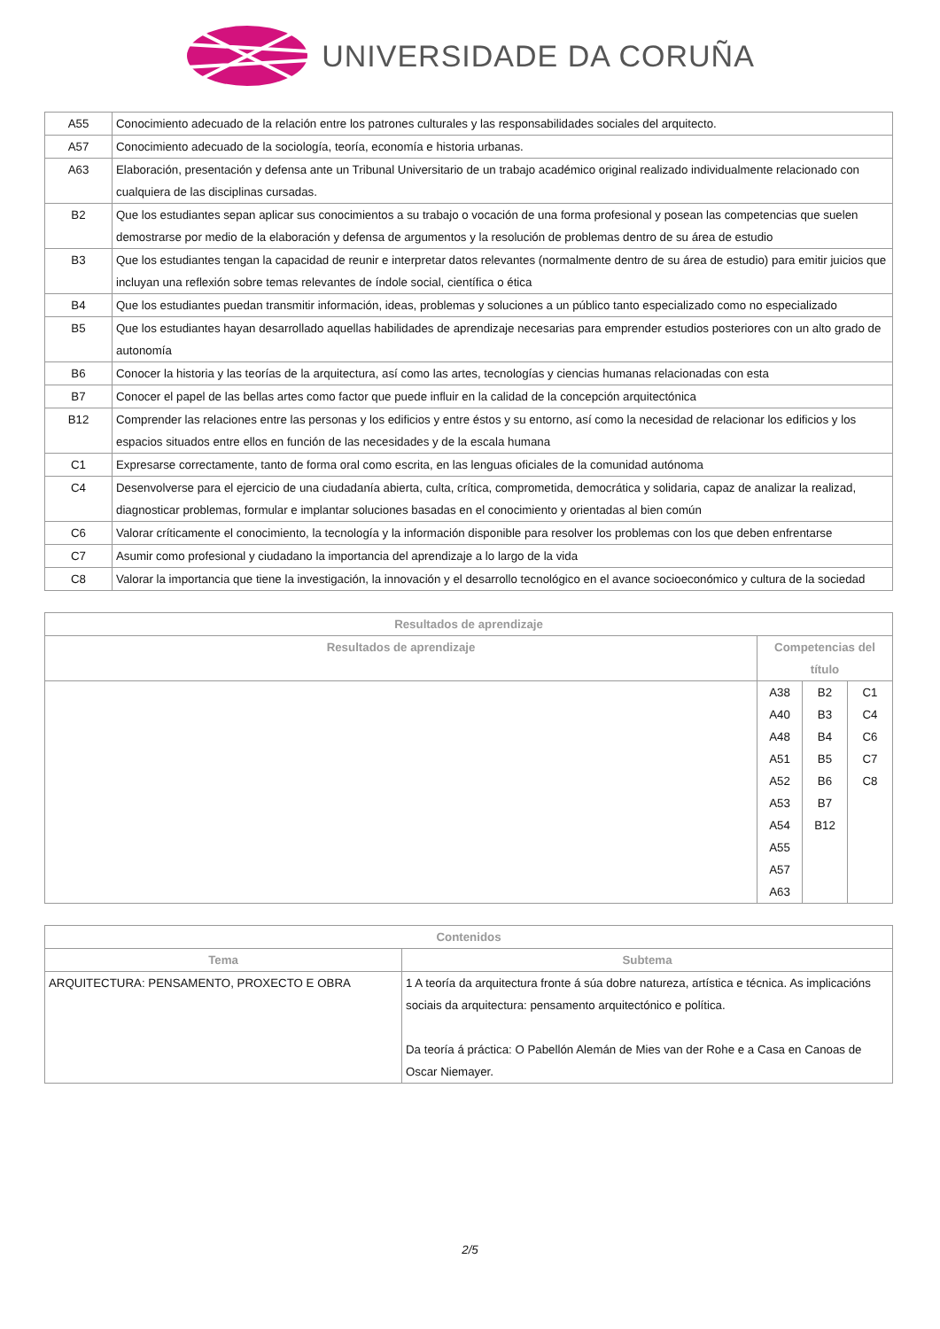UNIVERSIDADE DA CORUÑA
| A55 | Conocimiento adecuado de la relación entre los patrones culturales y las responsabilidades sociales del arquitecto. |
| A57 | Conocimiento adecuado de la sociología, teoría, economía e historia urbanas. |
| A63 | Elaboración, presentación y defensa ante un Tribunal Universitario de un trabajo académico original realizado individualmente relacionado con cualquiera de las disciplinas cursadas. |
| B2 | Que los estudiantes sepan aplicar sus conocimientos a su trabajo o vocación de una forma profesional y posean las competencias que suelen demostrarse por medio de la elaboración y defensa de argumentos y la resolución de problemas dentro de su área de estudio |
| B3 | Que los estudiantes tengan la capacidad de reunir e interpretar datos relevantes (normalmente dentro de su área de estudio) para emitir juicios que incluyan una reflexión sobre temas relevantes de índole social, científica o ética |
| B4 | Que los estudiantes puedan transmitir información, ideas, problemas y soluciones a un público tanto especializado como no especializado |
| B5 | Que los estudiantes hayan desarrollado aquellas habilidades de aprendizaje necesarias para emprender estudios posteriores con un alto grado de autonomía |
| B6 | Conocer la historia y las teorías de la arquitectura, así como las artes, tecnologías y ciencias humanas relacionadas con esta |
| B7 | Conocer el papel de las bellas artes como factor que puede influir en la calidad de la concepción arquitectónica |
| B12 | Comprender las relaciones entre las personas y los edificios y entre éstos y su entorno, así como la necesidad de relacionar los edificios y los espacios situados entre ellos en función de las necesidades y de la escala humana |
| C1 | Expresarse correctamente, tanto de forma oral como escrita, en las lenguas oficiales de la comunidad autónoma |
| C4 | Desenvolverse para el ejercicio de una ciudadanía abierta, culta, crítica, comprometida, democrática y solidaria, capaz de analizar la realizad, diagnosticar problemas, formular e implantar soluciones basadas en el conocimiento y orientadas al bien común |
| C6 | Valorar críticamente el conocimiento, la tecnología y la información disponible para resolver los problemas con los que deben enfrentarse |
| C7 | Asumir como profesional y ciudadano la importancia del aprendizaje a lo largo de la vida |
| C8 | Valorar la importancia que tiene la investigación, la innovación y el desarrollo tecnológico en el avance socioeconómico y cultura de la sociedad |
| Resultados de aprendizaje | | | |
| --- | --- | --- | --- |
| Resultados de aprendizaje | Competencias del título | | |
| | A38 A40 A48 A51 A52 A53 A54 A55 A57 A63 | B2 B3 B4 B5 B6 B7 B12 | C1 C4 C6 C7 C8 |
| Contenidos | |
| --- | --- |
| Tema | Subtema |
| ARQUITECTURA: PENSAMENTO, PROXECTO E OBRA | 1 A teoría da arquitectura fronte á súa dobre natureza, artística e técnica. As implicacións sociais da arquitectura: pensamento arquitectónico e política. Da teoría á práctica: O Pabellón Alemán de Mies van der Rohe e a Casa en Canoas de Oscar Niemayer. |
2/5